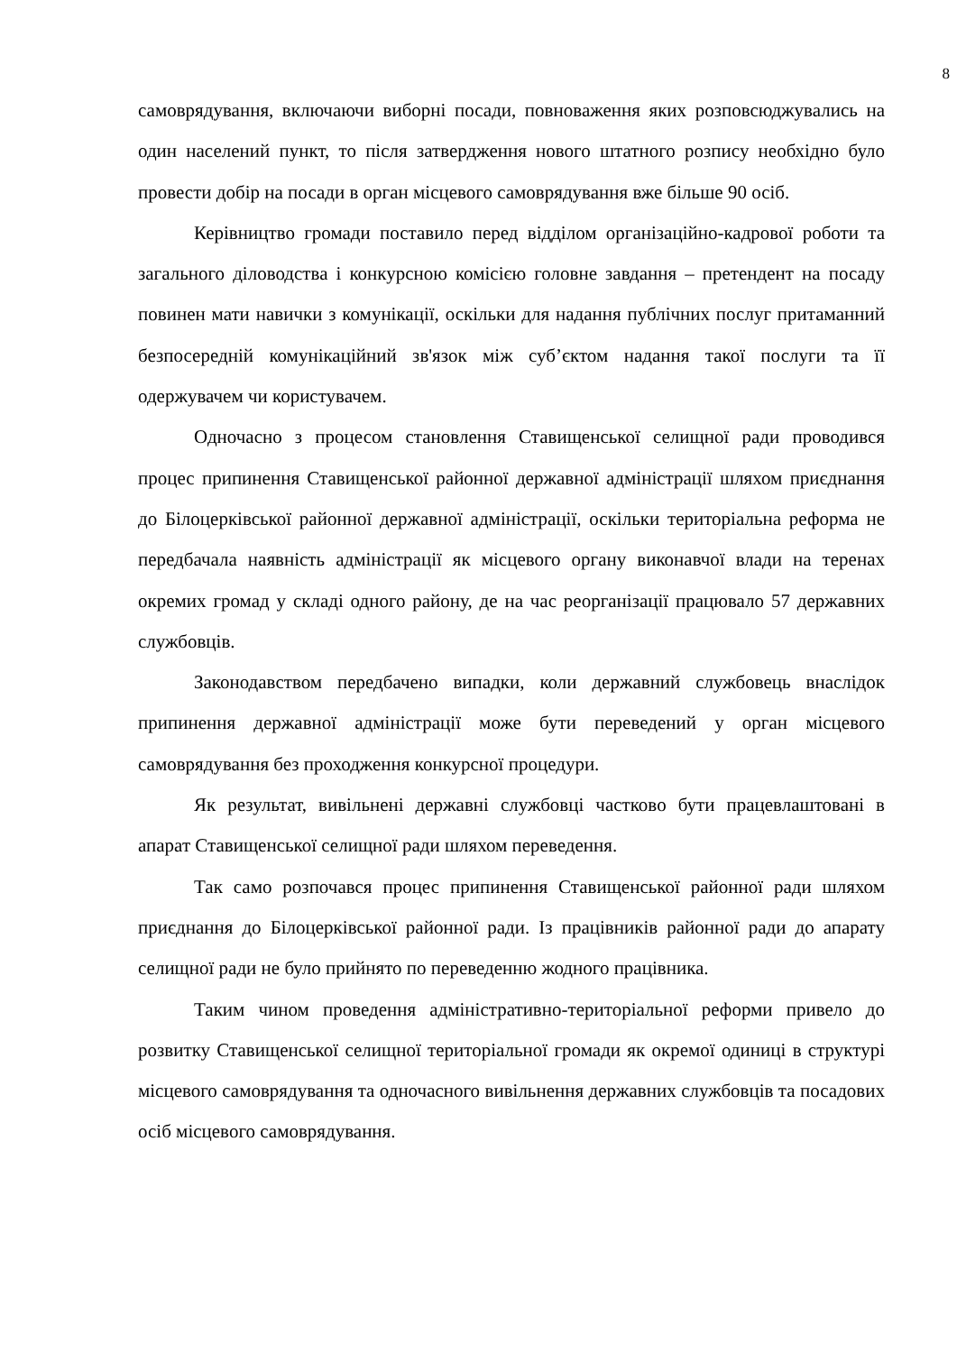8
самоврядування, включаючи виборні посади, повноваження яких розповсюджувались на один населений пункт, то після затвердження нового штатного розпису необхідно було провести добір на посади в орган місцевого самоврядування вже більше 90 осіб.
Керівництво громади поставило перед відділом організаційно-кадрової роботи та загального діловодства і конкурсною комісією головне завдання – претендент на посаду повинен мати навички з комунікації, оскільки для надання публічних послуг притаманний безпосередній комунікаційний зв'язок між суб’єктом надання такої послуги та її одержувачем чи користувачем.
Одночасно з процесом становлення Ставищенської селищної ради проводився процес припинення Ставищенської районної державної адміністрації шляхом приєднання до Білоцерківської районної державної адміністрації, оскільки територіальна реформа не передбачала наявність адміністрації як місцевого органу виконавчої влади на теренах окремих громад у складі одного району, де на час реорганізації працювало 57 державних службовців.
Законодавством передбачено випадки, коли державний службовець внаслідок припинення державної адміністрації може бути переведений у орган місцевого самоврядування без проходження конкурсної процедури.
Як результат, вивільнені державні службовці частково бути працевлаштовані в апарат Ставищенської селищної ради шляхом переведення.
Так само розпочався процес припинення Ставищенської районної ради шляхом приєднання до Білоцерківської районної ради. Із працівників районної ради до апарату селищної ради не було прийнято по переведенню жодного працівника.
Таким чином проведення адміністративно-територіальної реформи привело до розвитку Ставищенської селищної територіальної громади як окремої одиниці в структурі місцевого самоврядування та одночасного вивільнення державних службовців та посадових осіб місцевого самоврядування.